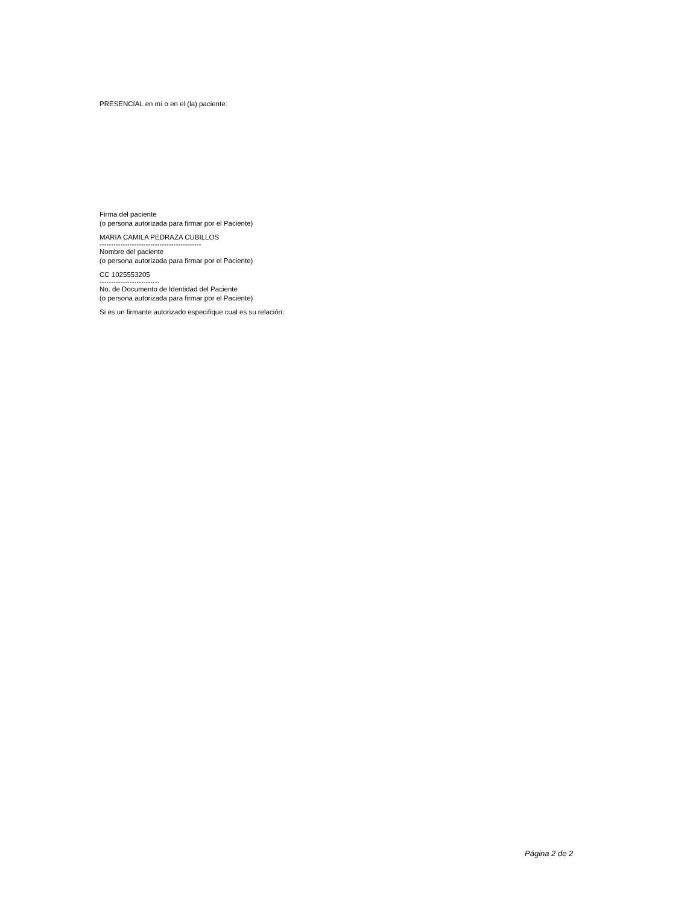PRESENCIAL en mí o en el (la) paciente:
Firma del paciente
(o persona autorizada para firmar por el Paciente)
MARIA CAMILA PEDRAZA CUBILLOS
--------------------------------------------
Nombre del paciente
(o persona autorizada para firmar por el Paciente)
CC 1025553205
--------------------------
No. de Documento de Identidad del Paciente
(o persona autorizada para firmar por el Paciente)
Si es un firmante autorizado especifique cual es su relación:
Página 2 de 2